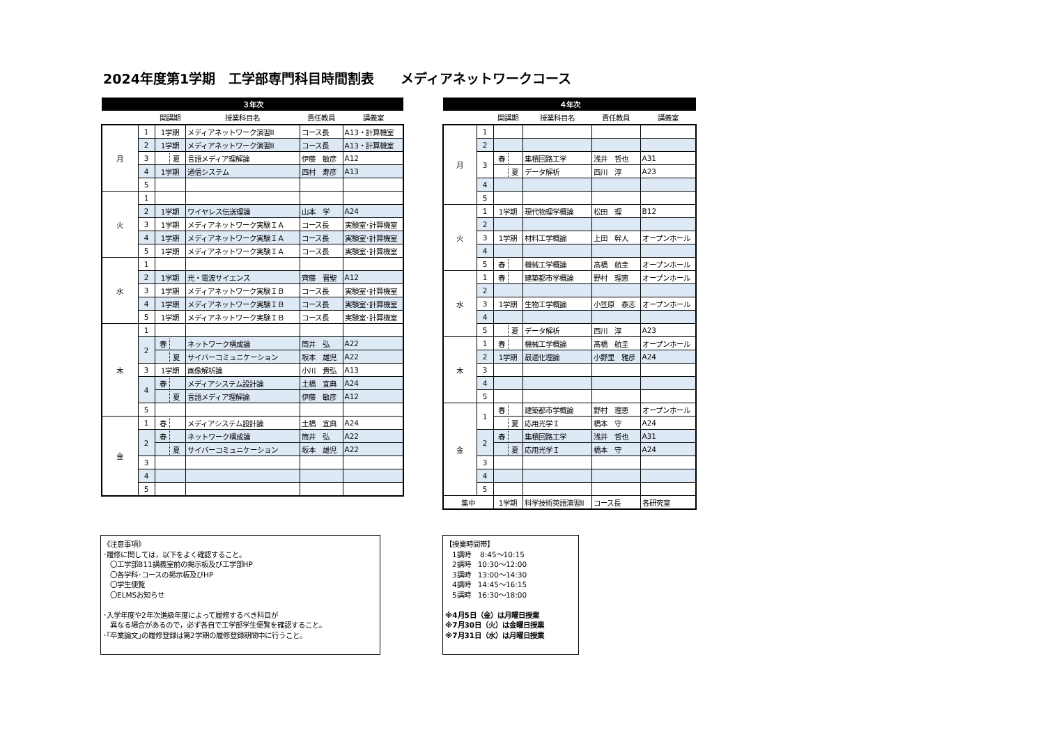2024年度第1学期　工学部専門科目時間割表　　メディアネットワークコース
| ３年次 | | | | | |
| --- | --- | --- | --- | --- | --- |
| | | 開講期 | 授業科目名 | 責任教員 | 講義室 |
| 月 | 1 | 1学期 | メディアネットワーク演習II | コース長 | A13・計算機室 |
| | 2 | 1学期 | メディアネットワーク演習II | コース長 | A13・計算機室 |
| | 3 | 夏 | 言語メディア理解論 | 伊藤 敏彦 | A12 |
| | 4 | 1学期 | 通信システム | 西村 寿彦 | A13 |
| | 5 | | | | |
| 火 | 1 | | | | |
| | 2 | 1学期 | ワイヤレス伝送理論 | 山本 学 | A24 |
| | 3 | 1学期 | メディアネットワーク実験ＩＡ | コース長 | 実験室･計算機室 |
| | 4 | 1学期 | メディアネットワーク実験ＩＡ | コース長 | 実験室･計算機室 |
| | 5 | 1学期 | メディアネットワーク実験ＩＡ | コース長 | 実験室･計算機室 |
| 水 | 1 | | | | |
| | 2 | 1学期 | 光・電波サイエンス | 齊藤 晋聖 | A12 |
| | 3 | 1学期 | メディアネットワーク実験ＩＢ | コース長 | 実験室･計算機室 |
| | 4 | 1学期 | メディアネットワーク実験ＩＢ | コース長 | 実験室･計算機室 |
| | 5 | 1学期 | メディアネットワーク実験ＩＢ | コース長 | 実験室･計算機室 |
| 木 | 1 | | | | |
| | 2 | 春 | ネットワーク構成論 | 筒井 弘 | A22 |
| | | 夏 | サイバーコミュニケーション | 坂本 雄児 | A22 |
| | 3 | 1学期 | 画像解析論 | 小川 貴弘 | A13 |
| | 4 | 春 | メディアシステム設計論 | 土橋 宜典 | A24 |
| | | 夏 | 言語メディア理解論 | 伊藤 敏彦 | A12 |
| | 5 | | | | |
| 金 | 1 | 春 | メディアシステム設計論 | 土橋 宜典 | A24 |
| | 2 | 春 | ネットワーク構成論 | 筒井 弘 | A22 |
| | | 夏 | サイバーコミュニケーション | 坂本 雄児 | A22 |
| | 3 | | | | |
| | 4 | | | | |
| | 5 | | | | |
| ４年次 | | | | | |
| --- | --- | --- | --- | --- | --- |
| | | 開講期 | 授業科目名 | 責任教員 | 講義室 |
| 月 | 1 | | | | |
| | 2 | | | | |
| | 3 | 春 | 集積回路工学 | 浅井 哲也 | A31 |
| | | 夏 | データ解析 | 西川 淳 | A23 |
| | 4 | | | | |
| | 5 | | | | |
| 火 | 1 | 1学期 | 現代物理学概論 | 松田 理 | B12 |
| | 2 | | | | |
| | 3 | 1学期 | 材料工学概論 | 上田 幹人 | オープンホール |
| | 4 | | | | |
| | 5 | 春 | 機械工学概論 | 髙橋 航圭 | オープンホール |
| 水 | 1 | 春 | 建築都市学概論 | 野村 理恵 | オープンホール |
| | 2 | | | | |
| | 3 | 1学期 | 生物工学概論 | 小笠原 泰志 | オープンホール |
| | 4 | | | | |
| | 5 | 夏 | データ解析 | 西川 淳 | A23 |
| 木 | 1 | 春 | 機械工学概論 | 髙橋 航圭 | オープンホール |
| | 2 | 1学期 | 最適化理論 | 小野里 雅彦 | A24 |
| | 3 | | | | |
| | 4 | | | | |
| | 5 | | | | |
| 金 | 1 | 春 | 建築都市学概論 | 野村 理恵 | オープンホール |
| | | 夏 | 応用光学Ｉ | 橋本 守 | A24 |
| | 2 | 春 | 集積回路工学 | 浅井 哲也 | A31 |
| | | 夏 | 応用光学Ｉ | 橋本 守 | A24 |
| | 3 | | | | |
| | 4 | | | | |
| | 5 | | | | |
| 集中 | | 1学期 | 科学技術英語演習II | コース長 | 各研究室 |
《注意事項》
･履修に関しては，以下をよく確認すること。
　〇工学部B11講義室前の掲示板及び工学部HP
　〇各学科･コースの掲示板及びHP
　〇学生便覧
　〇ELMSお知らせ
･入学年度や2年次進級年度によって履修するべき科目が
　異なる場合があるので，必ず各自で工学部学生便覧を確認すること。
･｢卒業論文｣の履修登録は第2学期の履修登録期間中に行うこと。
【授業時間帯】
　1講時　 8:45～10:15
　2講時　10:30～12:00
　3講時　13:00～14:30
　4講時　14:45～16:15
　5講時　16:30～18:00
※4月5日（金）は月曜日授業
※7月30日（火）は金曜日授業
※7月31日（水）は月曜日授業